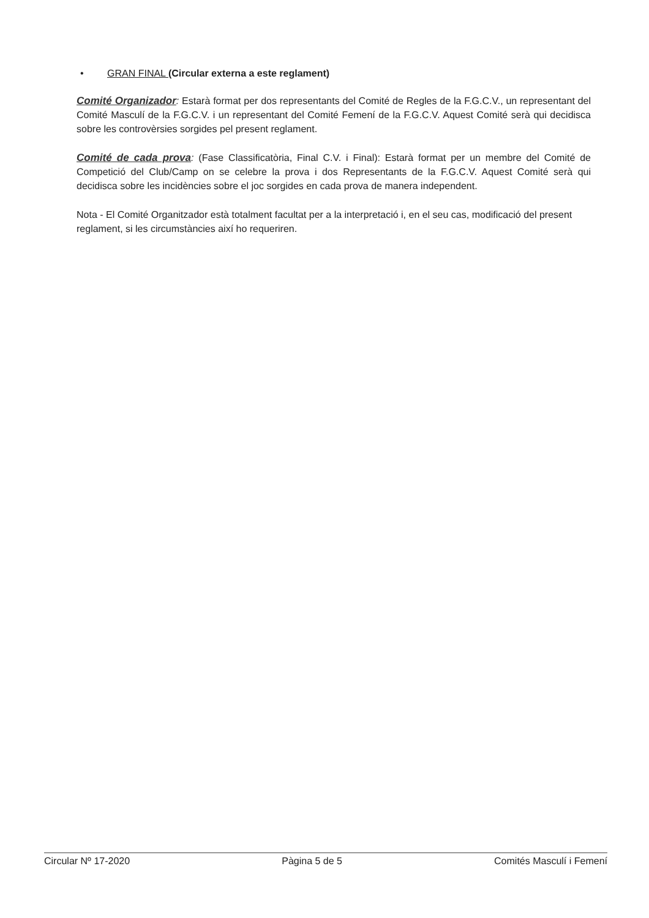• GRAN FINAL (Circular externa a este reglament)
Comité Organizador: Estarà format per dos representants del Comité de Regles de la F.G.C.V., un representant del Comité Masculí de la F.G.C.V. i un representant del Comité Femení de la F.G.C.V. Aquest Comité serà qui decidisca sobre les controvèrsies sorgides pel present reglament.
Comité de cada prova: (Fase Classificatòria, Final C.V. i Final): Estarà format per un membre del Comité de Competició del Club/Camp on se celebre la prova i dos Representants de la F.G.C.V. Aquest Comité serà qui decidisca sobre les incidències sobre el joc sorgides en cada prova de manera independent.
Nota - El Comité Organitzador està totalment facultat per a la interpretació i, en el seu cas, modificació del present reglament, si les circumstàncies així ho requeriren.
Circular Nº 17-2020 Pàgina 5 de 5 Comités Masculí i Femení